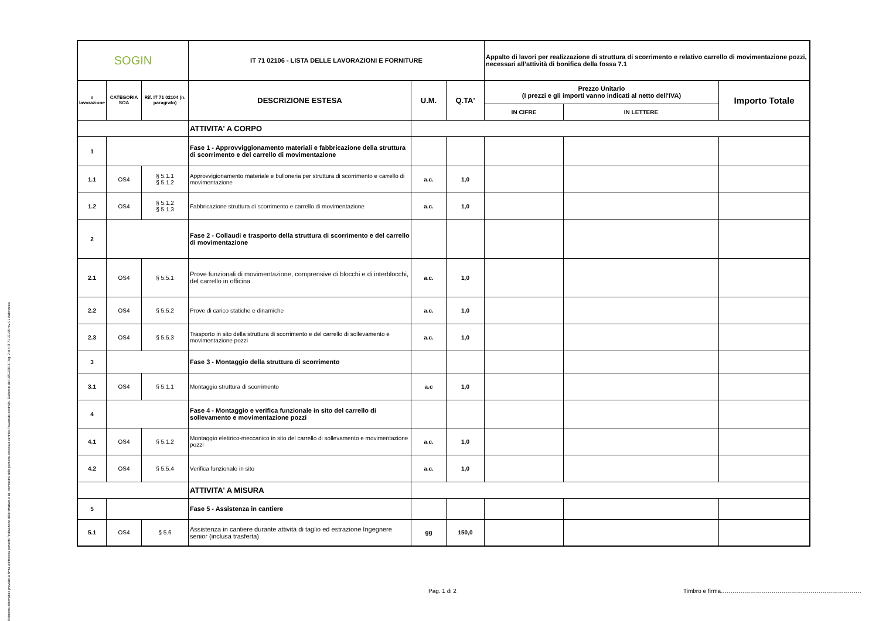Il sistema informatico prevede la firma elettronica pertanto l'indicazione delle strutture e dei nominativi delle persone associate certifica l'avvenuto controllo. Elaborato del 16/12/2016 Pag. 2 di 4 IT 71 02106 rev. 01 Autorizzato
| SOGIN | | | IT 71 02106 - LISTA DELLE LAVORAZIONI E FORNITURE | | | Appalto di lavori per realizzazione di struttura di scorrimento e relativo carrello di movimentazione pozzi, necessari all’attività di bonifica della fossa 7.1 | | |
| n lavorazione | CATEGORIA SOA | Rif. IT 71 02104 (n. paragrafo) | DESCRIZIONE ESTESA | U.M. | Q.TA' | Prezzo Unitario (I prezzi e gli importi vanno indicati al netto dell'IVA) | | Importo Totale |
| | | | | | | IN CIFRE | IN LETTERE | |
| | | | ATTIVITA' A CORPO | | | | | |
| 1 | | | Fase 1 - Approvviggionamento materiali e fabbricazione della struttura di scorrimento e del carrello di movimentazione | | | | | |
| 1.1 | OS4 | § 5.1.1 § 5.1.2 | Approvvigionamento materiale e bulloneria per struttura di scorrimento e carrello di movimentazione | a.c. | 1,0 | | | |
| 1.2 | OS4 | § 5.1.2 § 5.1.3 | Fabbricazione struttura di scorrimento e carrello di movimentazione | a.c. | 1,0 | | | |
| 2 | | | Fase 2 - Collaudi e trasporto della struttura di scorrimento e del carrello di movimentazione | | | | | |
| 2.1 | OS4 | § 5.5.1 | Prove funzionali di movimentazione, comprensive di blocchi e di interblocchi, del carrello in officina | a.c. | 1,0 | | | |
| 2.2 | OS4 | § 5.5.2 | Prove di carico statiche e dinamiche | a.c. | 1,0 | | | |
| 2.3 | OS4 | § 5.5.3 | Trasporto in sito della struttura di scorrimento e del carrello di sollevamento e movimentazione pozzi | a.c. | 1,0 | | | |
| 3 | | | Fase 3 - Montaggio della struttura di scorrimento | | | | | |
| 3.1 | OS4 | § 5.1.1 | Montaggio struttura di scorrimento | a.c | 1,0 | | | |
| 4 | | | Fase 4 - Montaggio e verifica funzionale in sito del carrello di sollevamento e movimentazione pozzi | | | | | |
| 4.1 | OS4 | § 5.1.2 | Montaggio elettrico-meccanico in sito del carrello di sollevamento e movimentazione pozzi | a.c. | 1,0 | | | |
| 4.2 | OS4 | § 5.5.4 | Verifica funzionale in sito | a.c. | 1,0 | | | |
| | | | ATTIVITA' A MISURA | | | | | |
| 5 | | | Fase 5 - Assistenza in cantiere | | | | | |
| 5.1 | OS4 | § 5.6 | Assistenza in cantiere durante attività di taglio ed estrazione Ingegnere senior (inclusa trasferta) | gg | 150,0 | | | |
Pag. 1 di 2
Timbro e firma………………………………………………………………